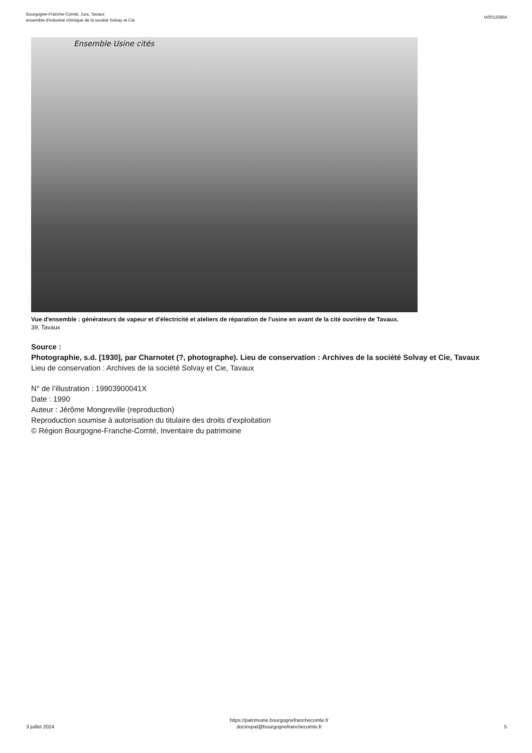Bourgogne-Franche-Comté, Jura, Tavaux
ensemble d'industrie chimique de la société Solvay et Cie
IA00125864
Ensemble Usine cités
Vue d'ensemble : générateurs de vapeur et d'électricité et ateliers de réparation de l'usine en avant de la cité ouvrière de Tavaux.
39, Tavaux
Source :
Photographie, s.d. [1930], par Charnotet (?, photographe). Lieu de conservation : Archives de la société Solvay et Cie, Tavaux
Lieu de conservation : Archives de la société Solvay et Cie, Tavaux
N° de l’illustration : 19903900041X
Date : 1990
Auteur : Jérôme Mongreville (reproduction)
Reproduction soumise à autorisation du titulaire des droits d'exploitation
© Région Bourgogne-Franche-Comté, Inventaire du patrimoine
3 juillet 2024
https://patrimoine.bourgognefranchecomte.fr
docinvpat@bourgognefranchecomte.fr
5